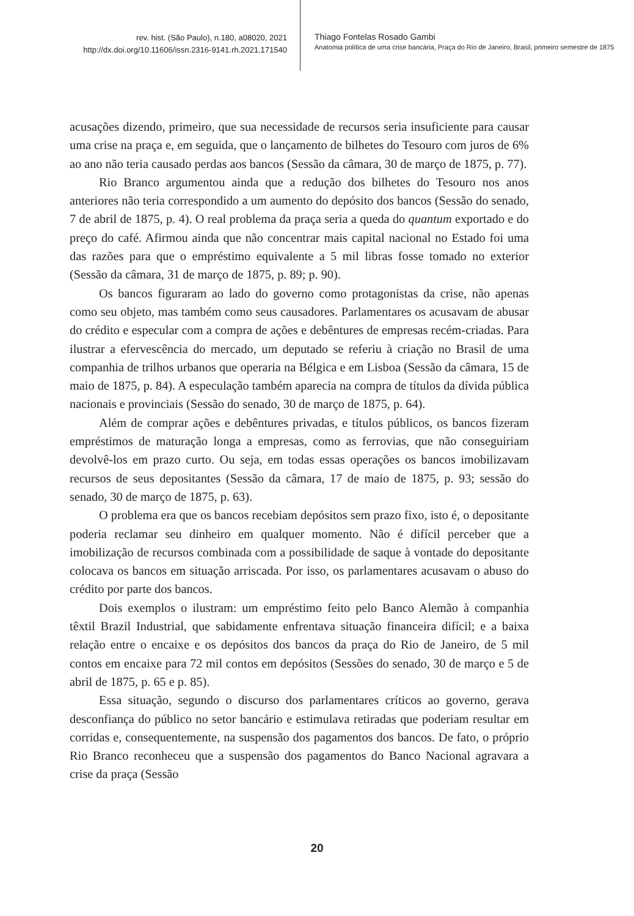rev. hist. (São Paulo), n.180, a08020, 2021
http://dx.doi.org/10.11606/issn.2316-9141.rh.2021.171540
Thiago Fontelas Rosado Gambi
Anatomia política de uma crise bancária, Praça do Rio de Janeiro, Brasil, primeiro semestre de 1875
acusações dizendo, primeiro, que sua necessidade de recursos seria insuficiente para causar uma crise na praça e, em seguida, que o lançamento de bilhetes do Tesouro com juros de 6% ao ano não teria causado perdas aos bancos (Sessão da câmara, 30 de março de 1875, p. 77).
Rio Branco argumentou ainda que a redução dos bilhetes do Tesouro nos anos anteriores não teria correspondido a um aumento do depósito dos bancos (Sessão do senado, 7 de abril de 1875, p. 4). O real problema da praça seria a queda do quantum exportado e do preço do café. Afirmou ainda que não concentrar mais capital nacional no Estado foi uma das razões para que o empréstimo equivalente a 5 mil libras fosse tomado no exterior (Sessão da câmara, 31 de março de 1875, p. 89; p. 90).
Os bancos figuraram ao lado do governo como protagonistas da crise, não apenas como seu objeto, mas também como seus causadores. Parlamentares os acusavam de abusar do crédito e especular com a compra de ações e debêntures de empresas recém-criadas. Para ilustrar a efervescência do mercado, um deputado se referiu à criação no Brasil de uma companhia de trilhos urbanos que operaria na Bélgica e em Lisboa (Sessão da câmara, 15 de maio de 1875, p. 84). A especulação também aparecia na compra de títulos da dívida pública nacionais e provinciais (Sessão do senado, 30 de março de 1875, p. 64).
Além de comprar ações e debêntures privadas, e títulos públicos, os bancos fizeram empréstimos de maturação longa a empresas, como as ferrovias, que não conseguiriam devolvê-los em prazo curto. Ou seja, em todas essas operações os bancos imobilizavam recursos de seus depositantes (Sessão da câmara, 17 de maio de 1875, p. 93; sessão do senado, 30 de março de 1875, p. 63).
O problema era que os bancos recebiam depósitos sem prazo fixo, isto é, o depositante poderia reclamar seu dinheiro em qualquer momento. Não é difícil perceber que a imobilização de recursos combinada com a possibilidade de saque à vontade do depositante colocava os bancos em situação arriscada. Por isso, os parlamentares acusavam o abuso do crédito por parte dos bancos.
Dois exemplos o ilustram: um empréstimo feito pelo Banco Alemão à companhia têxtil Brazil Industrial, que sabidamente enfrentava situação financeira difícil; e a baixa relação entre o encaixe e os depósitos dos bancos da praça do Rio de Janeiro, de 5 mil contos em encaixe para 72 mil contos em depósitos (Sessões do senado, 30 de março e 5 de abril de 1875, p. 65 e p. 85).
Essa situação, segundo o discurso dos parlamentares críticos ao governo, gerava desconfiança do público no setor bancário e estimulava retiradas que poderiam resultar em corridas e, consequentemente, na suspensão dos pagamentos dos bancos. De fato, o próprio Rio Branco reconheceu que a suspensão dos pagamentos do Banco Nacional agravara a crise da praça (Sessão
20